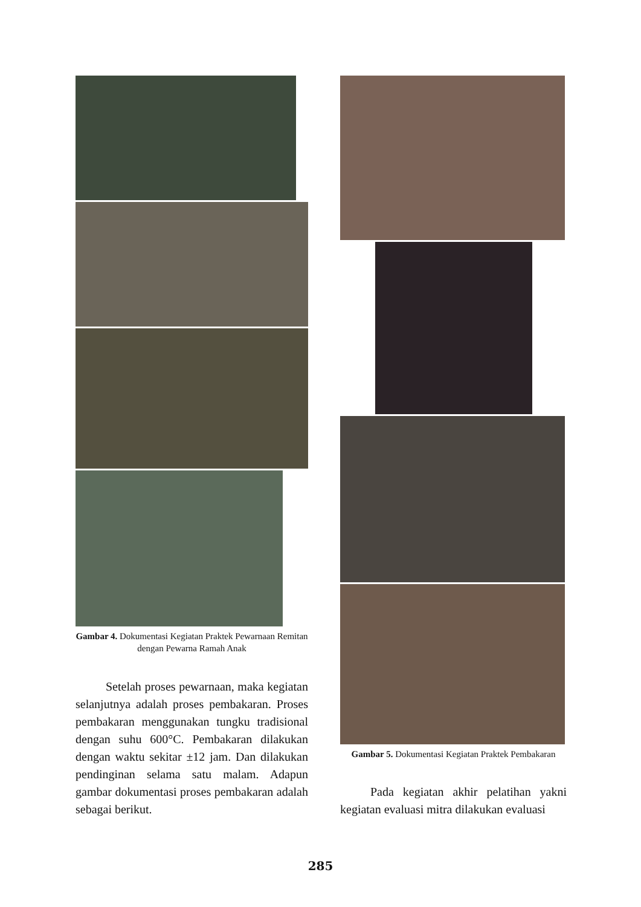Gambar 4. Dokumentasi Kegiatan Praktek Pewarnaan Remitan dengan Pewarna Ramah Anak
Setelah proses pewarnaan, maka kegiatan selanjutnya adalah proses pembakaran. Proses pembakaran menggunakan tungku tradisional dengan suhu 600°C. Pembakaran dilakukan dengan waktu sekitar ±12 jam. Dan dilakukan pendinginan selama satu malam. Adapun gambar dokumentasi proses pembakaran adalah sebagai berikut.
Gambar 5. Dokumentasi Kegiatan Praktek Pembakaran
Pada kegiatan akhir pelatihan yakni kegiatan evaluasi mitra dilakukan evaluasi
285